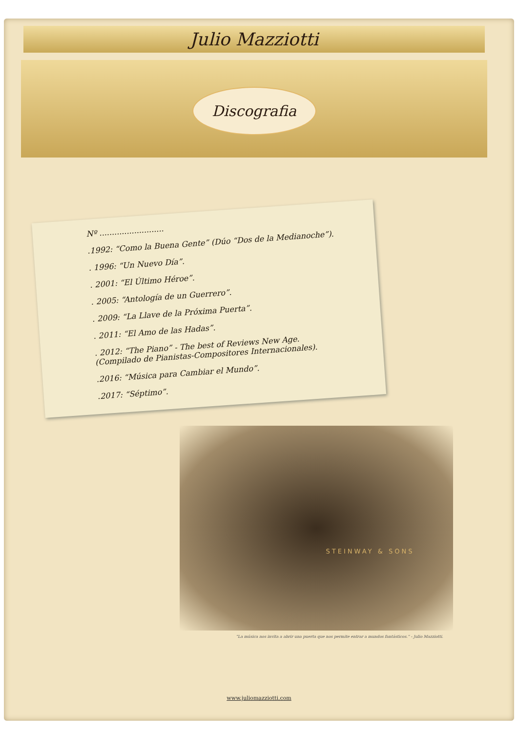Julio Mazziotti
Discografia
Nº ..........................
.1992: “Como la Buena Gente” (Dúo “Dos de la Medianoche”).
. 1996: “Un Nuevo Día”.
. 2001: “El Último Héroe”.
. 2005: “Antología de un Guerrero”.
. 2009: “La Llave de la Próxima Puerta”.
. 2011: “El Amo de las Hadas”.
. 2012: “The Piano” - The best of Reviews New Age.
(Compilado de Pianistas-Compositores Internacionales).
.2016: “Música para Cambiar el Mundo”.
.2017: “Séptimo”.
STEINWAY & SONS
“La música nos invita a abrir una puerta que nos permite entrar a mundos fantásticos.” - Julio Mazziotti.
www.juliomazziotti.com